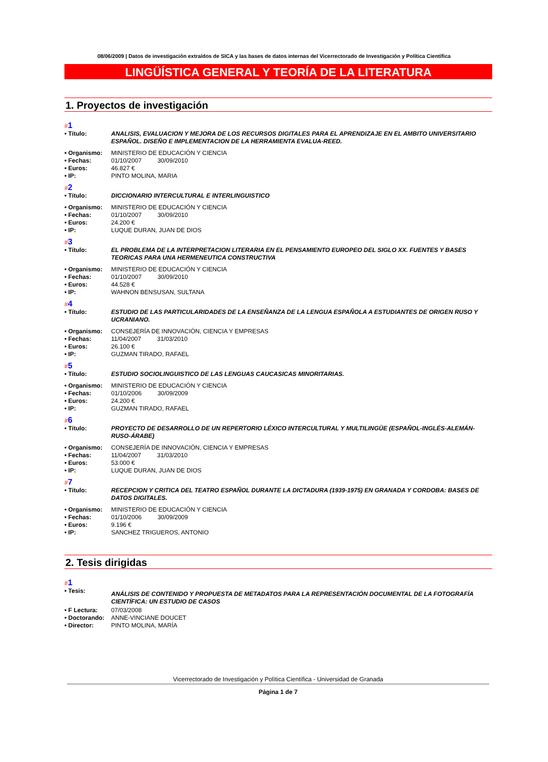08/06/2009 | Datos de investigación extraídos de SICA y las bases de datos internas del Vicerrectorado de Investigación y Política Científica
LINGÜÍSTICA GENERAL Y TEORÍA DE LA LITERATURA
1. Proyectos de investigación
#1
| • Título: | ANALISIS, EVALUACION Y MEJORA DE LOS RECURSOS DIGITALES PARA EL APRENDIZAJE EN EL AMBITO UNIVERSITARIO ESPAÑOL. DISEÑO E IMPLEMENTACION DE LA HERRAMIENTA EVALUA-REED. |
| • Organismo: | MINISTERIO DE EDUCACIÓN Y CIENCIA |
| • Fechas: | 01/10/2007 30/09/2010 |
| • Euros: | 46.827 € |
| • IP: | PINTO MOLINA, MARIA |
#2
| • Título: | DICCIONARIO INTERCULTURAL E INTERLINGUISTICO |
| • Organismo: | MINISTERIO DE EDUCACIÓN Y CIENCIA |
| • Fechas: | 01/10/2007 30/09/2010 |
| • Euros: | 24.200 € |
| • IP: | LUQUE DURAN, JUAN DE DIOS |
#3
| • Título: | EL PROBLEMA DE LA INTERPRETACION LITERARIA EN EL PENSAMIENTO EUROPEO DEL SIGLO XX. FUENTES Y BASES TEORICAS PARA UNA HERMENEUTICA CONSTRUCTIVA |
| • Organismo: | MINISTERIO DE EDUCACIÓN Y CIENCIA |
| • Fechas: | 01/10/2007 30/09/2010 |
| • Euros: | 44.528 € |
| • IP: | WAHNON BENSUSAN, SULTANA |
#4
| • Título: | ESTUDIO DE LAS PARTICULARIDADES DE LA ENSEÑANZA DE LA LENGUA ESPAÑOLA A ESTUDIANTES DE ORIGEN RUSO Y UCRANIANO. |
| • Organismo: | CONSEJERÍA DE INNOVACIÓN, CIENCIA Y EMPRESAS |
| • Fechas: | 11/04/2007 31/03/2010 |
| • Euros: | 26.100 € |
| • IP: | GUZMAN TIRADO, RAFAEL |
#5
| • Título: | ESTUDIO SOCIOLINGUISTICO DE LAS LENGUAS CAUCASICAS MINORITARIAS. |
| • Organismo: | MINISTERIO DE EDUCACIÓN Y CIENCIA |
| • Fechas: | 01/10/2006 30/09/2009 |
| • Euros: | 24.200 € |
| • IP: | GUZMAN TIRADO, RAFAEL |
#6
| • Título: | PROYECTO DE DESARROLLO DE UN REPERTORIO LÉXICO INTERCULTURAL Y MULTILINGÜE (ESPAÑOL-INGLÉS-ALEMÁN-RUSO-ÁRABE) |
| • Organismo: | CONSEJERÍA DE INNOVACIÓN, CIENCIA Y EMPRESAS |
| • Fechas: | 11/04/2007 31/03/2010 |
| • Euros: | 53.000 € |
| • IP: | LUQUE DURAN, JUAN DE DIOS |
#7
| • Título: | RECEPCION Y CRITICA DEL TEATRO ESPAÑOL DURANTE LA DICTADURA (1939-1975) EN GRANADA Y CORDOBA: BASES DE DATOS DIGITALES. |
| • Organismo: | MINISTERIO DE EDUCACIÓN Y CIENCIA |
| • Fechas: | 01/10/2006 30/09/2009 |
| • Euros: | 9.196 € |
| • IP: | SANCHEZ TRIGUEROS, ANTONIO |
2. Tesis dirigidas
#1
| • Tesis: | ANÁLISIS DE CONTENIDO Y PROPUESTA DE METADATOS PARA LA REPRESENTACIÓN DOCUMENTAL DE LA FOTOGRAFÍA CIENTÍFICA: UN ESTUDIO DE CASOS |
| • F Lectura: | 07/03/2008 |
| • Doctorando: | ANNE-VINCIANE DOUCET |
| • Director: | PINTO MOLINA, MARÍA |
Vicerrectorado de Investigación y Política Científica - Universidad de Granada
Página 1 de 7